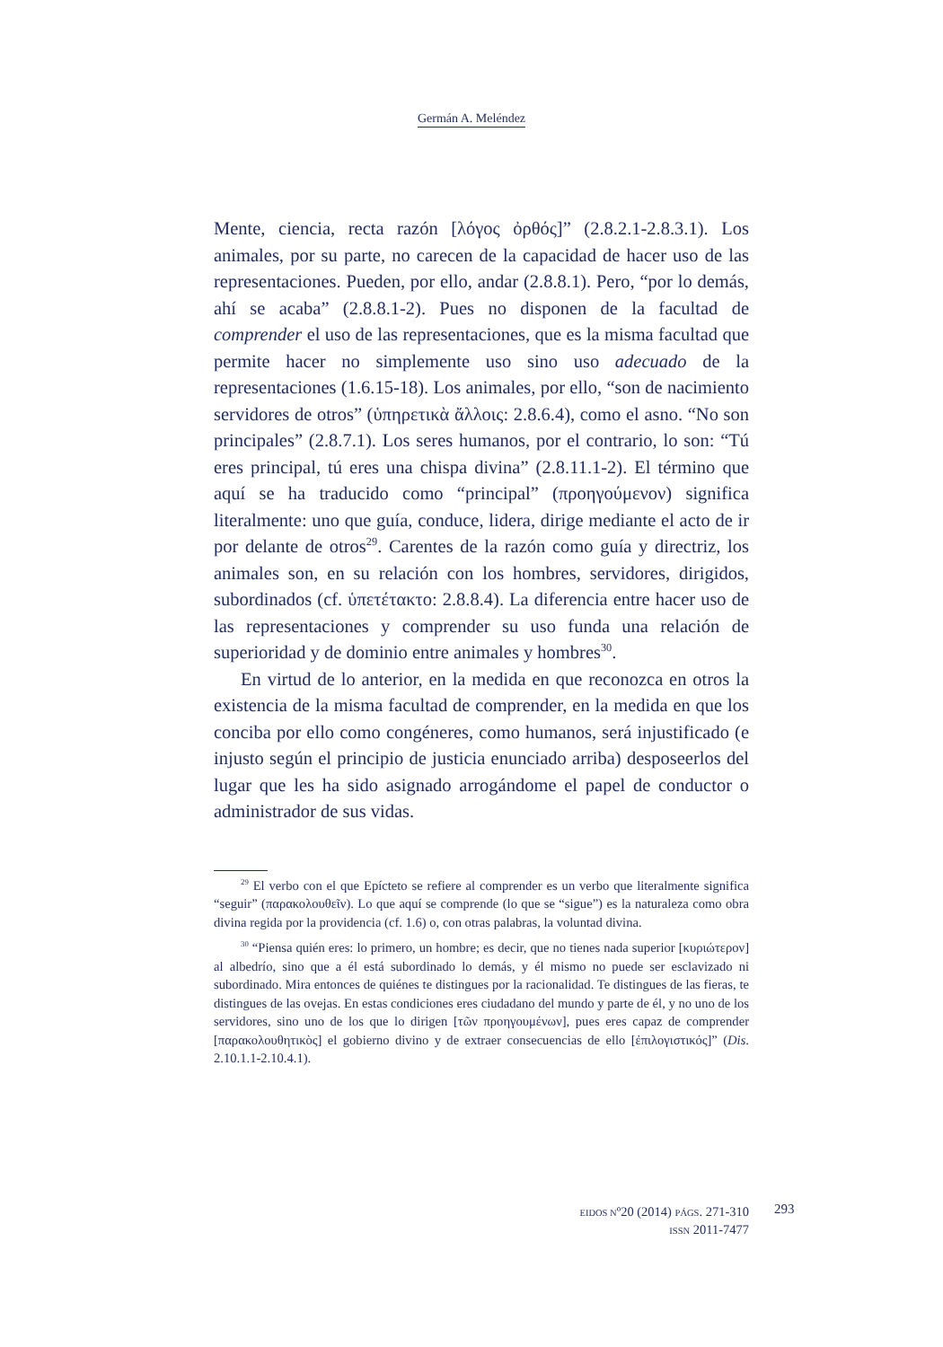Germán A. Meléndez
Mente, ciencia, recta razón [λόγος ὀρθός]” (2.8.2.1-2.8.3.1). Los animales, por su parte, no carecen de la capacidad de hacer uso de las representaciones. Pueden, por ello, andar (2.8.8.1). Pero, “por lo demás, ahí se acaba” (2.8.8.1-2). Pues no disponen de la facultad de comprender el uso de las representaciones, que es la misma facultad que permite hacer no simplemente uso sino uso adecuado de la representaciones (1.6.15-18). Los animales, por ello, “son de nacimiento servidores de otros” (ὑπηρετικὰ ἄλλοις: 2.8.6.4), como el asno. “No son principales” (2.8.7.1). Los seres humanos, por el contrario, lo son: “Tú eres principal, tú eres una chispa divina” (2.8.11.1-2). El término que aquí se ha traducido como “principal” (προηγούμενον) significa literalmente: uno que guía, conduce, lidera, dirige mediante el acto de ir por delante de otros<sup>29</sup>. Carentes de la razón como guía y directriz, los animales son, en su relación con los hombres, servidores, dirigidos, subordinados (cf. ὑπετέτακτο: 2.8.8.4). La diferencia entre hacer uso de las representaciones y comprender su uso funda una relación de superioridad y de dominio entre animales y hombres<sup>30</sup>.
En virtud de lo anterior, en la medida en que reconozca en otros la existencia de la misma facultad de comprender, en la medida en que los conciba por ello como congéneres, como humanos, será injustificado (e injusto según el principio de justicia enunciado arriba) desposeerlos del lugar que les ha sido asignado arrogándome el papel de conductor o administrador de sus vidas.
<sup>29</sup> El verbo con el que Epícteto se refiere al comprender es un verbo que literalmente significa “seguir” (παρακολουθεῖν). Lo que aquí se comprende (lo que se “sigue”) es la naturaleza como obra divina regida por la providencia (cf. 1.6) o, con otras palabras, la voluntad divina.
<sup>30</sup> “Piensa quién eres: lo primero, un hombre; es decir, que no tienes nada superior [κυριώτερον] al albedrío, sino que a él está subordinado lo demás, y él mismo no puede ser esclavizado ni subordinado. Mira entonces de quiénes te distingues por la racionalidad. Te distingues de las fieras, te distingues de las ovejas. En estas condiciones eres ciudadano del mundo y parte de él, y no uno de los servidores, sino uno de los que lo dirigen [τῶν προηγουμένων], pues eres capaz de comprender [παρακολουθητικὸς] el gobierno divino y de extraer consecuencias de ello [ἐπιλογιστικός]” (Dis. 2.10.1.1-2.10.4.1).
EIDOS Nº20 (2014) PÁGS. 271-310
ISSN 2011-7477
293